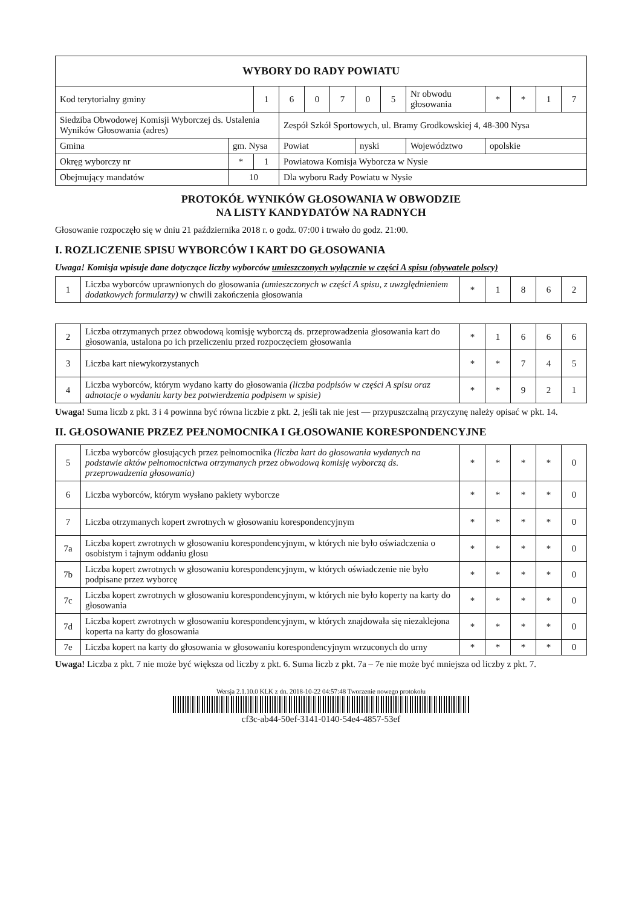| WYBORY DO RADY POWIATU | | | | | | | | | | | | | | |
| --- | --- | --- | --- | --- | --- | --- | --- | --- | --- | --- | --- | --- | --- | --- |
| Kod terytorialny gminy | | | 1 | 6 | 0 | 7 | 0 | 5 | Nr obwodu głosowania | | * | * | 1 | 7 |
| Siedziba Obwodowej Komisji Wyborczej ds. Ustalenia Wyników Głosowania (adres) | | | | Zespół Szkół Sportowych, ul. Bramy Grodkowskiej 4, 48-300 Nysa | | | | | | | | | | |
| Gmina | gm. Nysa | | | Powiat | | | nyski | | | Województwo | opolskie | | | |
| Okręg wyborczy nr | | * | 1 | Powiatowa Komisja Wyborcza w Nysie | | | | | | | | | | |
| Obejmujący mandatów | | 10 | | Dla wyboru Rady Powiatu w Nysie | | | | | | | | | | |
PROTOKÓŁ WYNIKÓW GŁOSOWANIA W OBWODZIE
NA LISTY KANDYDATÓW NA RADNYCH
Głosowanie rozpoczęło się w dniu 21 października 2018 r. o godz. 07:00 i trwało do godz. 21:00.
I. ROZLICZENIE SPISU WYBORCÓW I KART DO GŁOSOWANIA
Uwaga! Komisja wpisuje dane dotyczące liczby wyborców umieszczonych wyłącznie w części A spisu (obywatele polscy)
| 1 | Liczba wyborców uprawnionych do głosowania (umieszczonych w części A spisu, z uwzględnieniem dodatkowych formularzy) w chwili zakończenia głosowania | * | 1 | 8 | 6 | 2 |
| 2 | Liczba otrzymanych przez obwodową komisję wyborczą ds. przeprowadzenia głosowania kart do głosowania, ustalona po ich przeliczeniu przed rozpoczęciem głosowania | * | 1 | 6 | 6 | 6 |
| 3 | Liczba kart niewykorzystanych | * | * | 7 | 4 | 5 |
| 4 | Liczba wyborców, którym wydano karty do głosowania (liczba podpisów w części A spisu oraz adnotacje o wydaniu karty bez potwierdzenia podpisem w spisie) | * | * | 9 | 2 | 1 |
Uwaga! Suma liczb z pkt. 3 i 4 powinna być równa liczbie z pkt. 2, jeśli tak nie jest — przypuszczalną przyczynę należy opisać w pkt. 14.
II. GŁOSOWANIE PRZEZ PEŁNOMOCNIKA I GŁOSOWANIE KORESPONDENCYJNE
| 5 | Liczba wyborców głosujących przez pełnomocnika (liczba kart do głosowania wydanych na podstawie aktów pełnomocnictwa otrzymanych przez obwodową komisję wyborczą ds. przeprowadzenia głosowania) | * | * | * | * | 0 |
| 6 | Liczba wyborców, którym wysłano pakiety wyborcze | * | * | * | * | 0 |
| 7 | Liczba otrzymanych kopert zwrotnych w głosowaniu korespondencyjnym | * | * | * | * | 0 |
| 7a | Liczba kopert zwrotnych w głosowaniu korespondencyjnym, w których nie było oświadczenia o osobistym i tajnym oddaniu głosu | * | * | * | * | 0 |
| 7b | Liczba kopert zwrotnych w głosowaniu korespondencyjnym, w których oświadczenie nie było podpisane przez wyborcę | * | * | * | * | 0 |
| 7c | Liczba kopert zwrotnych w głosowaniu korespondencyjnym, w których nie było koperty na karty do głosowania | * | * | * | * | 0 |
| 7d | Liczba kopert zwrotnych w głosowaniu korespondencyjnym, w których znajdowała się niezaklejona koperta na karty do głosowania | * | * | * | * | 0 |
| 7e | Liczba kopert na karty do głosowania w głosowaniu korespondencyjnym wrzuconych do urny | * | * | * | * | 0 |
Uwaga! Liczba z pkt. 7 nie może być większa od liczby z pkt. 6. Suma liczb z pkt. 7a – 7e nie może być mniejsza od liczby z pkt. 7.
Wersja 2.1.10.0 KLK z dn. 2018-10-22 04:57:48 Tworzenie nowego protokołu
cf3c-ab44-50ef-3141-0140-54e4-4857-53ef